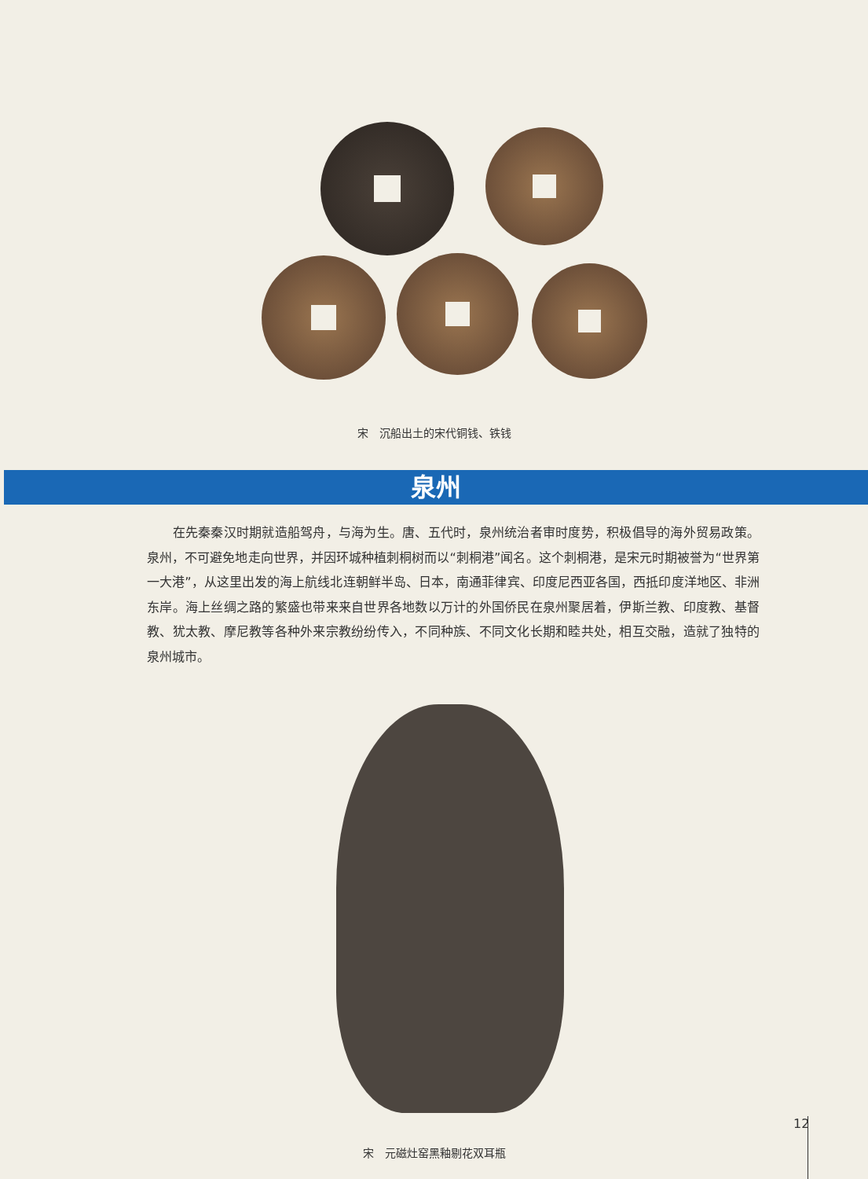宋　沉船出土的宋代铜钱、铁钱
泉州
　　在先秦秦汉时期就造船驾舟，与海为生。唐、五代时，泉州统治者审时度势，积极倡导的海外贸易政策。泉州，不可避免地走向世界，并因环城种植刺桐树而以“刺桐港”闻名。这个刺桐港，是宋元时期被誉为“世界第一大港”，从这里出发的海上航线北连朝鲜半岛、日本，南通菲律宾、印度尼西亚各国，西抵印度洋地区、非洲东岸。海上丝绸之路的繁盛也带来来自世界各地数以万计的外国侨民在泉州聚居着，伊斯兰教、印度教、基督教、犹太教、摩尼教等各种外来宗教纷纷传入，不同种族、不同文化长期和睦共处，相互交融，造就了独特的泉州城市。
宋　元磁灶窑黑釉剔花双耳瓶
12